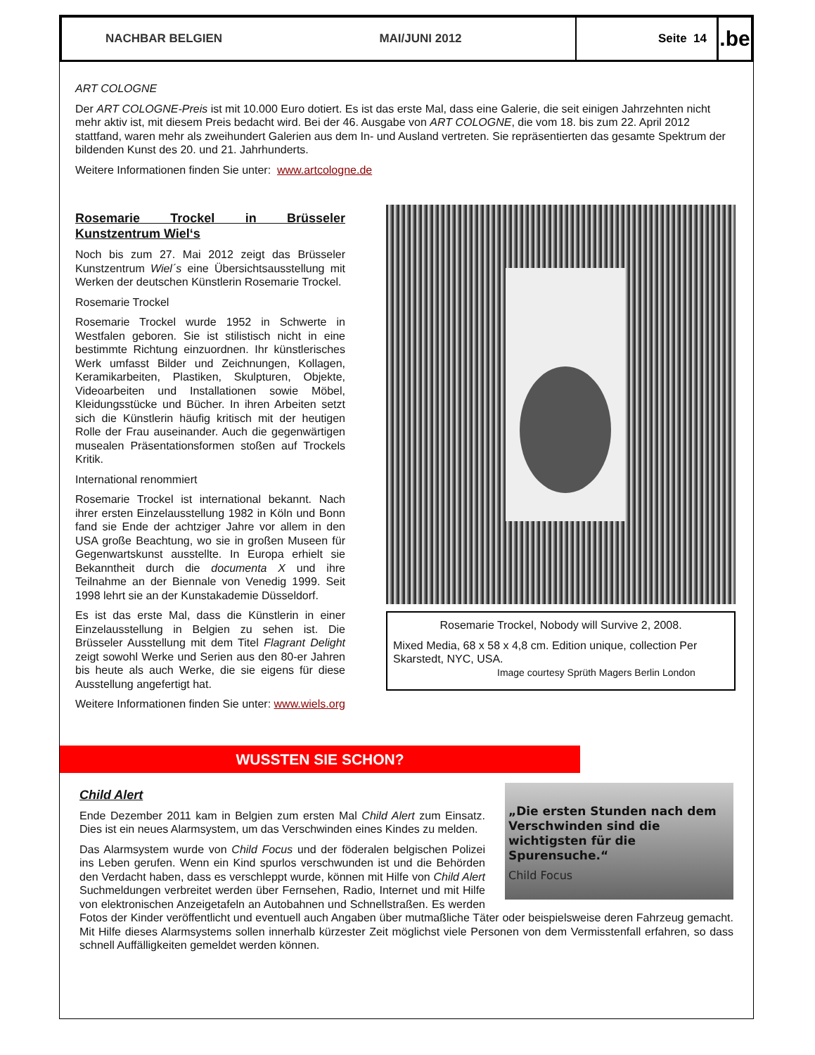NACHBAR BELGIEN MAI/JUNI 2012 Seite 14
.be
ART COLOGNE
Der ART COLOGNE-Preis ist mit 10.000 Euro dotiert. Es ist das erste Mal, dass eine Galerie, die seit einigen Jahrzehnten nicht mehr aktiv ist, mit diesem Preis bedacht wird. Bei der 46. Ausgabe von ART COLOGNE, die vom 18. bis zum 22. April 2012 stattfand, waren mehr als zweihundert Galerien aus dem In- und Ausland vertreten. Sie repräsentierten das gesamte Spektrum der bildenden Kunst des 20. und 21. Jahrhunderts.
Weitere Informationen finden Sie unter: www.artcologne.de
Rosemarie Trockel in Brüsseler Kunstzentrum Wiel‘s
Noch bis zum 27. Mai 2012 zeigt das Brüsseler Kunstzentrum Wiel´s eine Übersichtsausstellung mit Werken der deutschen Künstlerin Rosemarie Trockel.
Rosemarie Trockel
Rosemarie Trockel wurde 1952 in Schwerte in Westfalen geboren. Sie ist stilistisch nicht in eine bestimmte Richtung einzuordnen. Ihr künstlerisches Werk umfasst Bilder und Zeichnungen, Kollagen, Keramikarbeiten, Plastiken, Skulpturen, Objekte, Videoarbeiten und Installationen sowie Möbel, Kleidungsstücke und Bücher. In ihren Arbeiten setzt sich die Künstlerin häufig kritisch mit der heutigen Rolle der Frau auseinander. Auch die gegenwärtigen musealen Präsentationsformen stoßen auf Trockels Kritik.
International renommiert
Rosemarie Trockel ist international bekannt. Nach ihrer ersten Einzelausstellung 1982 in Köln und Bonn fand sie Ende der achtziger Jahre vor allem in den USA große Beachtung, wo sie in großen Museen für Gegenwartskunst ausstellte. In Europa erhielt sie Bekanntheit durch die documenta X und ihre Teilnahme an der Biennale von Venedig 1999. Seit 1998 lehrt sie an der Kunstakademie Düsseldorf.
Es ist das erste Mal, dass die Künstlerin in einer Einzelausstellung in Belgien zu sehen ist. Die Brüsseler Ausstellung mit dem Titel Flagrant Delight zeigt sowohl Werke und Serien aus den 80-er Jahren bis heute als auch Werke, die sie eigens für diese Ausstellung angefertigt hat.
Weitere Informationen finden Sie unter: www.wiels.org
Rosemarie Trockel, Nobody will Survive 2, 2008.
Mixed Media, 68 x 58 x 4,8 cm. Edition unique, collection Per Skarstedt, NYC, USA.
Image courtesy Sprüth Magers Berlin London
WUSSTEN SIE SCHON?
„Die ersten Stunden nach dem Verschwinden sind die wichtigsten für die Spurensuche.“
Child Focus
Child Alert
Ende Dezember 2011 kam in Belgien zum ersten Mal Child Alert zum Einsatz. Dies ist ein neues Alarmsystem, um das Verschwinden eines Kindes zu melden.
Das Alarmsystem wurde von Child Focus und der föderalen belgischen Polizei ins Leben gerufen. Wenn ein Kind spurlos verschwunden ist und die Behörden den Verdacht haben, dass es verschleppt wurde, können mit Hilfe von Child Alert Suchmeldungen verbreitet werden über Fernsehen, Radio, Internet und mit Hilfe von elektronischen Anzeigetafeln an Autobahnen und Schnellstraßen. Es werden Fotos der Kinder veröffentlicht und eventuell auch Angaben über mutmaßliche Täter oder beispielsweise deren Fahrzeug gemacht. Mit Hilfe dieses Alarmsystems sollen innerhalb kürzester Zeit möglichst viele Personen von dem Vermisstenfall erfahren, so dass schnell Auffälligkeiten gemeldet werden können.